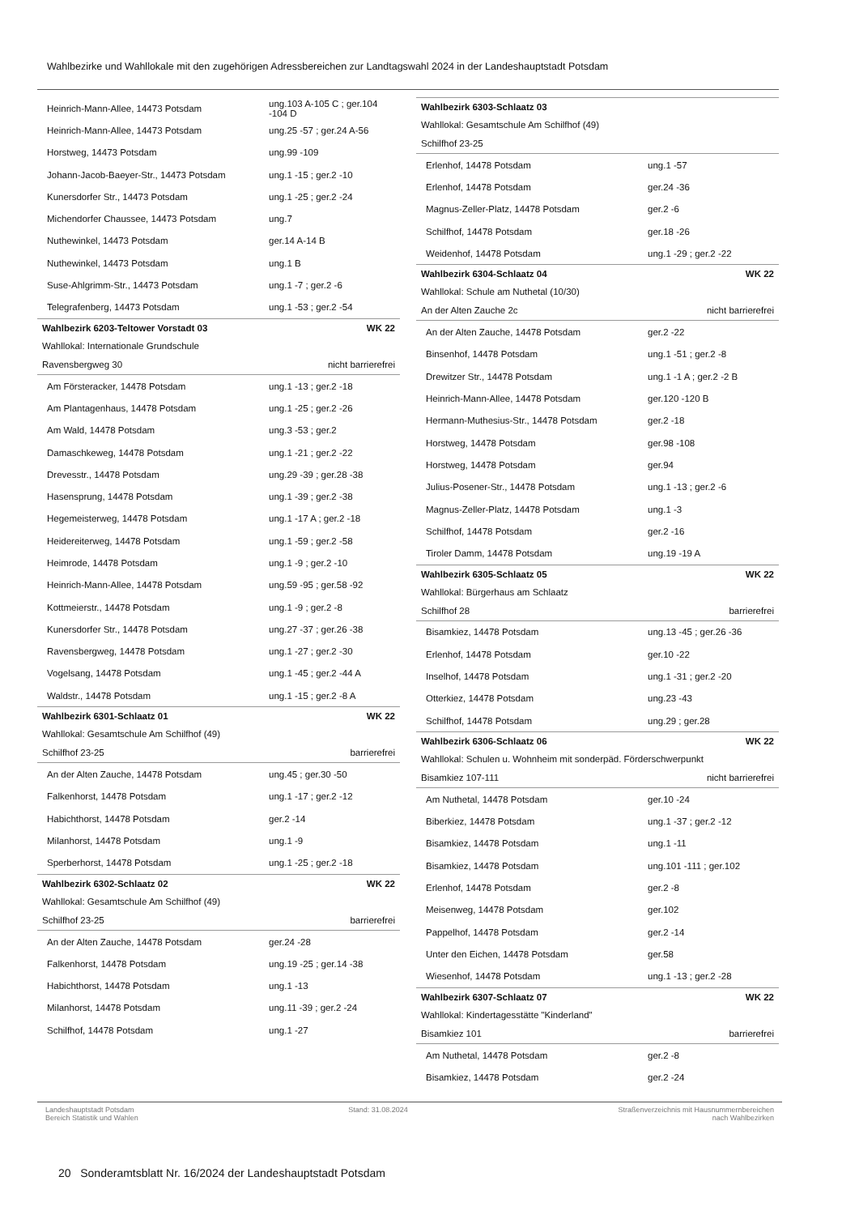Wahlbezirke und Wahllokale mit den zugehörigen Adressbereichen zur Landtagswahl 2024 in der Landeshauptstadt Potsdam
| Heinrich-Mann-Allee, 14473 Potsdam | ung.103 A-105 C ; ger.104 -104 D |
| Heinrich-Mann-Allee, 14473 Potsdam | ung.25 -57 ; ger.24 A-56 |
| Horstweg, 14473 Potsdam | ung.99 -109 |
| Johann-Jacob-Baeyer-Str., 14473 Potsdam | ung.1 -15 ; ger.2 -10 |
| Kunersdorfer Str., 14473 Potsdam | ung.1 -25 ; ger.2 -24 |
| Michendorfer Chaussee, 14473 Potsdam | ung.7 |
| Nuthewinkel, 14473 Potsdam | ger.14 A-14 B |
| Nuthewinkel, 14473 Potsdam | ung.1 B |
| Suse-Ahlgrimm-Str., 14473 Potsdam | ung.1 -7 ; ger.2 -6 |
| Telegrafenberg, 14473 Potsdam | ung.1 -53 ; ger.2 -54 |
| Wahlbezirk 6203-Teltower Vorstadt 03 | WK 22 |
| Wahllokal: Internationale Grundschule | |
| Ravensbergweg 30 | nicht barrierefrei |
| Am Försteracker, 14478 Potsdam | ung.1 -13 ; ger.2 -18 |
| Am Plantagenhaus, 14478 Potsdam | ung.1 -25 ; ger.2 -26 |
| Am Wald, 14478 Potsdam | ung.3 -53 ; ger.2 |
| Damaschkeweg, 14478 Potsdam | ung.1 -21 ; ger.2 -22 |
| Drevesstr., 14478 Potsdam | ung.29 -39 ; ger.28 -38 |
| Hasensprung, 14478 Potsdam | ung.1 -39 ; ger.2 -38 |
| Hegemeisterweg, 14478 Potsdam | ung.1 -17 A ; ger.2 -18 |
| Heidereiterweg, 14478 Potsdam | ung.1 -59 ; ger.2 -58 |
| Heimrode, 14478 Potsdam | ung.1 -9 ; ger.2 -10 |
| Heinrich-Mann-Allee, 14478 Potsdam | ung.59 -95 ; ger.58 -92 |
| Kottmeierstr., 14478 Potsdam | ung.1 -9 ; ger.2 -8 |
| Kunersdorfer Str., 14478 Potsdam | ung.27 -37 ; ger.26 -38 |
| Ravensbergweg, 14478 Potsdam | ung.1 -27 ; ger.2 -30 |
| Vogelsang, 14478 Potsdam | ung.1 -45 ; ger.2 -44 A |
| Waldstr., 14478 Potsdam | ung.1 -15 ; ger.2 -8 A |
| Wahlbezirk 6301-Schlaatz 01 | WK 22 |
| Wahllokal: Gesamtschule Am Schilfhof (49) | |
| Schilfhof 23-25 | barrierefrei |
| An der Alten Zauche, 14478 Potsdam | ung.45 ; ger.30 -50 |
| Falkenhorst, 14478 Potsdam | ung.1 -17 ; ger.2 -12 |
| Habichthorst, 14478 Potsdam | ger.2 -14 |
| Milanhorst, 14478 Potsdam | ung.1 -9 |
| Sperberhorst, 14478 Potsdam | ung.1 -25 ; ger.2 -18 |
| Wahlbezirk 6302-Schlaatz 02 | WK 22 |
| Wahllokal: Gesamtschule Am Schilfhof (49) | |
| Schilfhof 23-25 | barrierefrei |
| An der Alten Zauche, 14478 Potsdam | ger.24 -28 |
| Falkenhorst, 14478 Potsdam | ung.19 -25 ; ger.14 -38 |
| Habichthorst, 14478 Potsdam | ung.1 -13 |
| Milanhorst, 14478 Potsdam | ung.11 -39 ; ger.2 -24 |
| Schilfhof, 14478 Potsdam | ung.1 -27 |
| Wahlbezirk 6303-Schlaatz 03 | |
| Wahllokal: Gesamtschule Am Schilfhof (49) | |
| Schilfhof 23-25 | |
| Erlenhof, 14478 Potsdam | ung.1 -57 |
| Erlenhof, 14478 Potsdam | ger.24 -36 |
| Magnus-Zeller-Platz, 14478 Potsdam | ger.2 -6 |
| Schilfhof, 14478 Potsdam | ger.18 -26 |
| Weidenhof, 14478 Potsdam | ung.1 -29 ; ger.2 -22 |
| Wahlbezirk 6304-Schlaatz 04 | WK 22 |
| Wahllokal: Schule am Nuthetal (10/30) | |
| An der Alten Zauche 2c | nicht barrierefrei |
| An der Alten Zauche, 14478 Potsdam | ger.2 -22 |
| Binsenhof, 14478 Potsdam | ung.1 -51 ; ger.2 -8 |
| Drewitzer Str., 14478 Potsdam | ung.1 -1 A ; ger.2 -2 B |
| Heinrich-Mann-Allee, 14478 Potsdam | ger.120 -120 B |
| Hermann-Muthesius-Str., 14478 Potsdam | ger.2 -18 |
| Horstweg, 14478 Potsdam | ger.98 -108 |
| Horstweg, 14478 Potsdam | ger.94 |
| Julius-Posener-Str., 14478 Potsdam | ung.1 -13 ; ger.2 -6 |
| Magnus-Zeller-Platz, 14478 Potsdam | ung.1 -3 |
| Schilfhof, 14478 Potsdam | ger.2 -16 |
| Tiroler Damm, 14478 Potsdam | ung.19 -19 A |
| Wahlbezirk 6305-Schlaatz 05 | WK 22 |
| Wahllokal: Bürgerhaus am Schlaatz | |
| Schilfhof 28 | barrierefrei |
| Bisamkiez, 14478 Potsdam | ung.13 -45 ; ger.26 -36 |
| Erlenhof, 14478 Potsdam | ger.10 -22 |
| Inselhof, 14478 Potsdam | ung.1 -31 ; ger.2 -20 |
| Otterkiez, 14478 Potsdam | ung.23 -43 |
| Schilfhof, 14478 Potsdam | ung.29 ; ger.28 |
| Wahlbezirk 6306-Schlaatz 06 | WK 22 |
| Wahllokal: Schulen u. Wohnheim mit sonderpäd. Förderschwerpunkt | |
| Bisamkiez 107-111 | nicht barrierefrei |
| Am Nuthetal, 14478 Potsdam | ger.10 -24 |
| Biberkiez, 14478 Potsdam | ung.1 -37 ; ger.2 -12 |
| Bisamkiez, 14478 Potsdam | ung.1 -11 |
| Bisamkiez, 14478 Potsdam | ung.101 -111 ; ger.102 |
| Erlenhof, 14478 Potsdam | ger.2 -8 |
| Meisenweg, 14478 Potsdam | ger.102 |
| Pappelhof, 14478 Potsdam | ger.2 -14 |
| Unter den Eichen, 14478 Potsdam | ger.58 |
| Wiesenhof, 14478 Potsdam | ung.1 -13 ; ger.2 -28 |
| Wahlbezirk 6307-Schlaatz 07 | WK 22 |
| Wahllokal: Kindertagesstätte "Kinderland" | |
| Bisamkiez 101 | barrierefrei |
| Am Nuthetal, 14478 Potsdam | ger.2 -8 |
| Bisamkiez, 14478 Potsdam | ger.2 -24 |
Landeshauptstadt Potsdam
Bereich Statistik und Wahlen
Stand: 31.08.2024 Straßenverzeichnis mit Hausnummernbereichen
nach Wahlbezirken
20 Sonderamtsblatt Nr. 16/2024 der Landeshauptstadt Potsdam